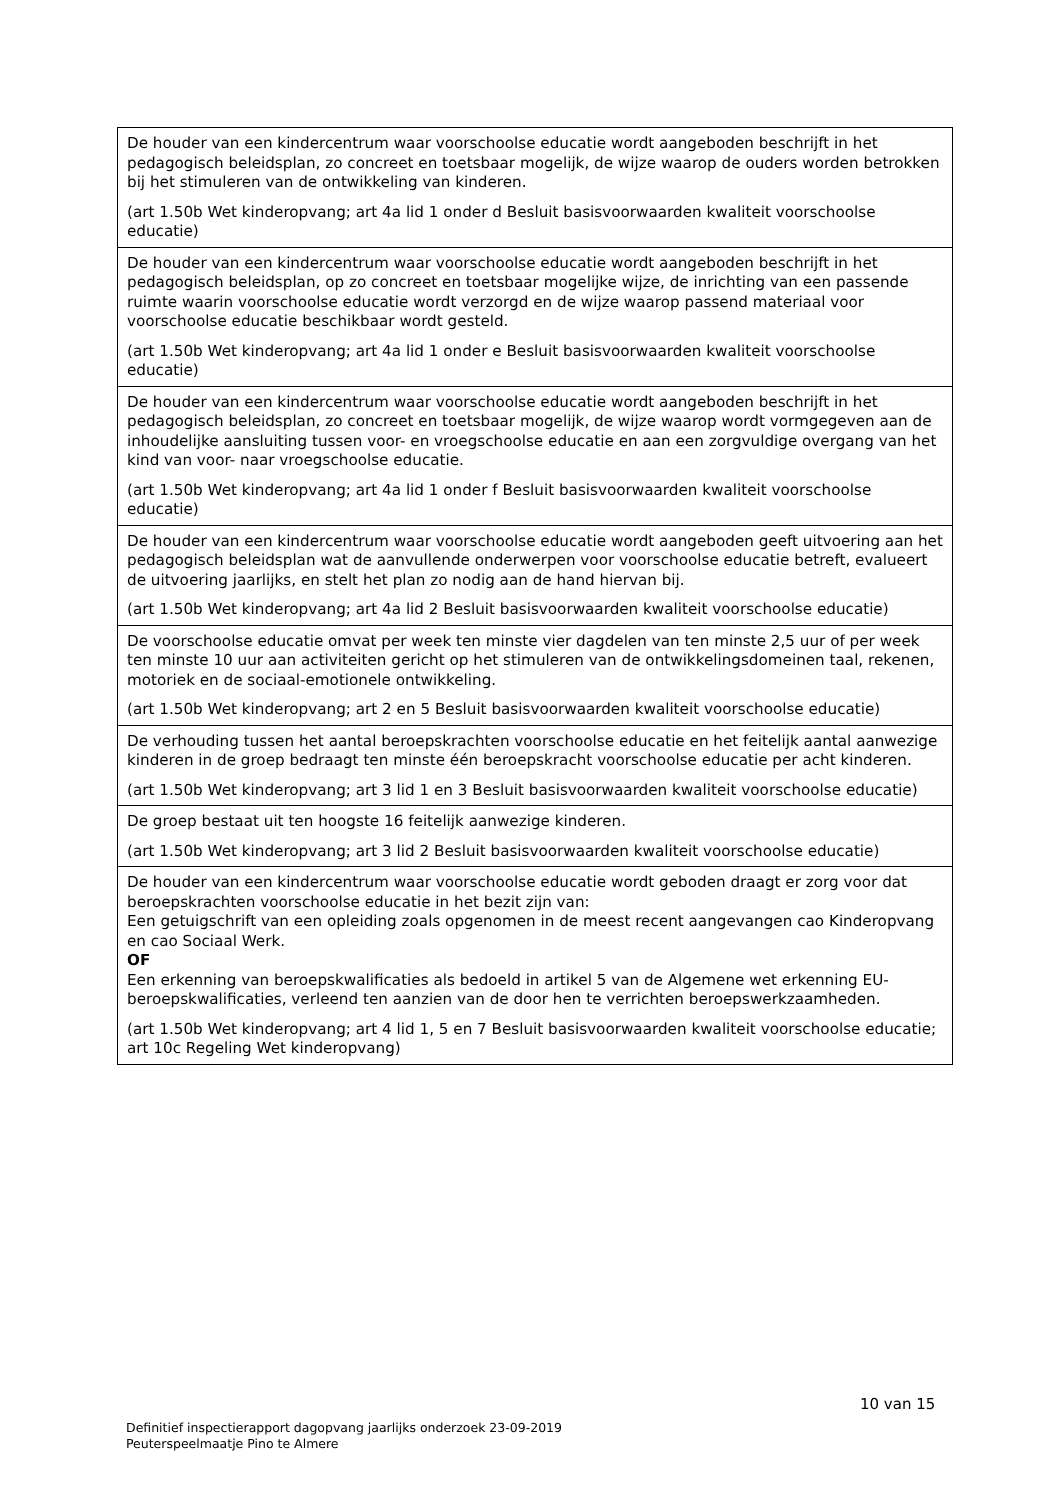| De houder van een kindercentrum waar voorschoolse educatie wordt aangeboden beschrijft in het pedagogisch beleidsplan, zo concreet en toetsbaar mogelijk, de wijze waarop de ouders worden betrokken bij het stimuleren van de ontwikkeling van kinderen. (art 1.50b Wet kinderopvang; art 4a lid 1 onder d Besluit basisvoorwaarden kwaliteit voorschoolse educatie) |
| De houder van een kindercentrum waar voorschoolse educatie wordt aangeboden beschrijft in het pedagogisch beleidsplan, op zo concreet en toetsbaar mogelijke wijze, de inrichting van een passende ruimte waarin voorschoolse educatie wordt verzorgd en de wijze waarop passend materiaal voor voorschoolse educatie beschikbaar wordt gesteld. (art 1.50b Wet kinderopvang; art 4a lid 1 onder e Besluit basisvoorwaarden kwaliteit voorschoolse educatie) |
| De houder van een kindercentrum waar voorschoolse educatie wordt aangeboden beschrijft in het pedagogisch beleidsplan, zo concreet en toetsbaar mogelijk, de wijze waarop wordt vormgegeven aan de inhoudelijke aansluiting tussen voor- en vroegschoolse educatie en aan een zorgvuldige overgang van het kind van voor- naar vroegschoolse educatie. (art 1.50b Wet kinderopvang; art 4a lid 1 onder f Besluit basisvoorwaarden kwaliteit voorschoolse educatie) |
| De houder van een kindercentrum waar voorschoolse educatie wordt aangeboden geeft uitvoering aan het pedagogisch beleidsplan wat de aanvullende onderwerpen voor voorschoolse educatie betreft, evalueert de uitvoering jaarlijks, en stelt het plan zo nodig aan de hand hiervan bij. (art 1.50b Wet kinderopvang; art 4a lid 2 Besluit basisvoorwaarden kwaliteit voorschoolse educatie) |
| De voorschoolse educatie omvat per week ten minste vier dagdelen van ten minste 2,5 uur of per week ten minste 10 uur aan activiteiten gericht op het stimuleren van de ontwikkelingsdomeinen taal, rekenen, motoriek en de sociaal-emotionele ontwikkeling. (art 1.50b Wet kinderopvang; art 2 en 5 Besluit basisvoorwaarden kwaliteit voorschoolse educatie) |
| De verhouding tussen het aantal beroepskrachten voorschoolse educatie en het feitelijk aantal aanwezige kinderen in de groep bedraagt ten minste één beroepskracht voorschoolse educatie per acht kinderen. (art 1.50b Wet kinderopvang; art 3 lid 1 en 3 Besluit basisvoorwaarden kwaliteit voorschoolse educatie) |
| De groep bestaat uit ten hoogste 16 feitelijk aanwezige kinderen. (art 1.50b Wet kinderopvang; art 3 lid 2 Besluit basisvoorwaarden kwaliteit voorschoolse educatie) |
| De houder van een kindercentrum waar voorschoolse educatie wordt geboden draagt er zorg voor dat beroepskrachten voorschoolse educatie in het bezit zijn van: Een getuigschrift van een opleiding zoals opgenomen in de meest recent aangevangen cao Kinderopvang en cao Sociaal Werk. OF Een erkenning van beroepskwalificaties als bedoeld in artikel 5 van de Algemene wet erkenning EU-beroepskwalificaties, verleend ten aanzien van de door hen te verrichten beroepswerkzaamheden. (art 1.50b Wet kinderopvang; art 4 lid 1, 5 en 7 Besluit basisvoorwaarden kwaliteit voorschoolse educatie; art 10c Regeling Wet kinderopvang) |
10 van 15
Definitief inspectierapport dagopvang jaarlijks onderzoek 23-09-2019
Peuterspeelmaatje Pino te Almere